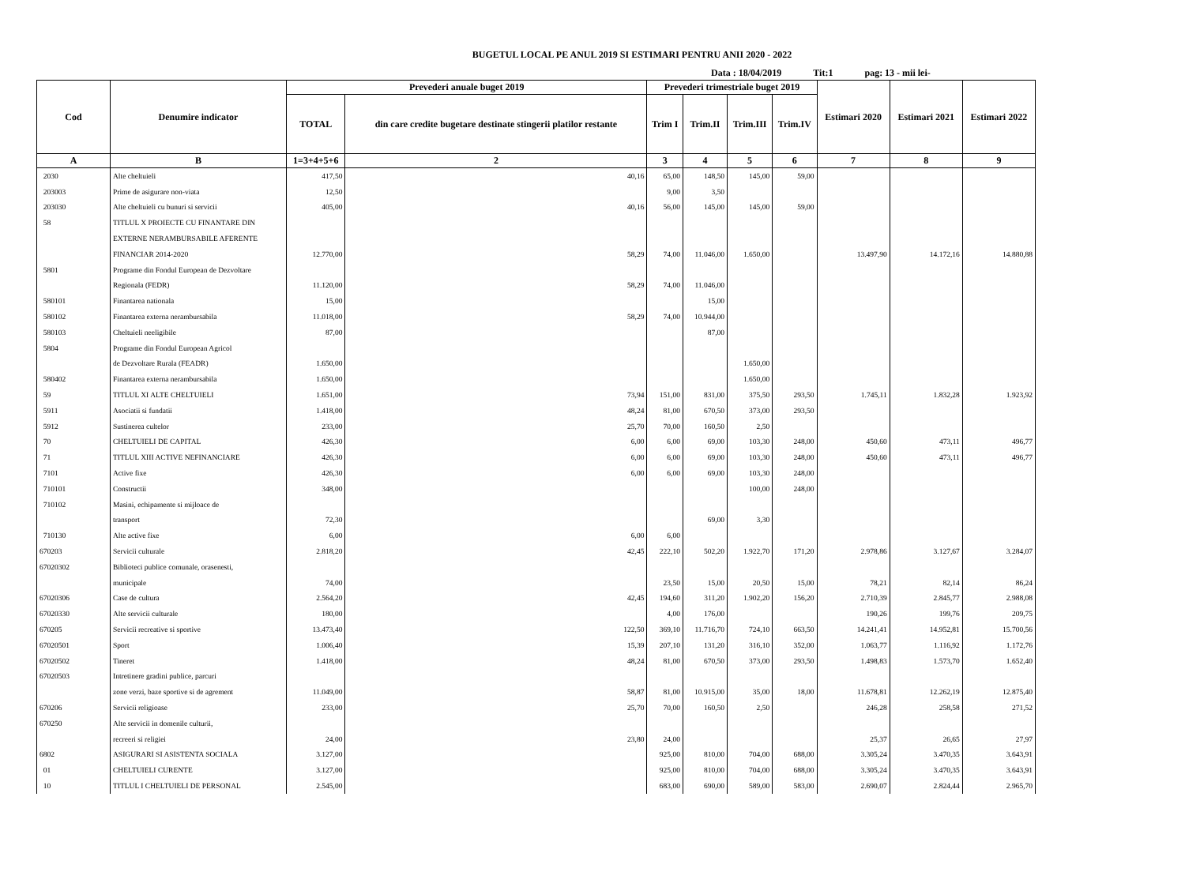BUGETUL LOCAL PE ANUL 2019 SI ESTIMARI PENTRU ANII 2020 - 2022
Data : 18/04/2019 Tit:1 pag: 13 - mii lei-
| Cod | Denumire indicator | Prevederi anuale buget 2019 | | Prevederi trimestriale buget 2019 | | | | Estimari 2020 | Estimari 2021 | Estimari 2022 |
| --- | --- | --- | --- | --- | --- | --- | --- | --- | --- | --- |
| | | TOTAL | din care credite bugetare destinate stingerii platilor restante | Trim I | Trim.II | Trim.III | Trim.IV | | | |
| A | B | 1=3+4+5+6 | 2 | 3 | 4 | 5 | 6 | 7 | 8 | 9 |
| 2030 | Alte cheltuieli | 417,50 | 40,16 | 65,00 | 148,50 | 145,00 | 59,00 | | | |
| 203003 | Prime de asigurare non-viata | 12,50 | | 9,00 | 3,50 | | | | | |
| 203030 | Alte cheltuieli cu bunuri si servicii | 405,00 | 40,16 | 56,00 | 145,00 | 145,00 | 59,00 | | | |
| 58 | TITLUL X PROIECTE CU FINANTARE DIN | | | | | | | | | |
| | EXTERNE NERAMBURSABILE AFERENTE | | | | | | | | | |
| | FINANCIAR 2014-2020 | 12.770,00 | 58,29 | 74,00 | 11.046,00 | 1.650,00 | | 13.497,90 | 14.172,16 | 14.880,88 |
| 5801 | Programe din Fondul European de Dezvoltare | | | | | | | | | |
| | Regionala (FEDR) | 11.120,00 | 58,29 | 74,00 | 11.046,00 | | | | | |
| 580101 | Finantarea nationala | 15,00 | | | 15,00 | | | | | |
| 580102 | Finantarea externa nerambursabila | 11.018,00 | 58,29 | 74,00 | 10.944,00 | | | | | |
| 580103 | Cheltuieli neeligibile | 87,00 | | | 87,00 | | | | | |
| 5804 | Programe din Fondul European Agricol | | | | | | | | | |
| | de Dezvoltare Rurala (FEADR) | 1.650,00 | | | | 1.650,00 | | | | |
| 580402 | Finantarea externa nerambursabila | 1.650,00 | | | | 1.650,00 | | | | |
| 59 | TITLUL XI ALTE CHELTUIELI | 1.651,00 | 73,94 | 151,00 | 831,00 | 375,50 | 293,50 | 1.745,11 | 1.832,28 | 1.923,92 |
| 5911 | Asociatii si fundatii | 1.418,00 | 48,24 | 81,00 | 670,50 | 373,00 | 293,50 | | | |
| 5912 | Sustinerea cultelor | 233,00 | 25,70 | 70,00 | 160,50 | 2,50 | | | | |
| 70 | CHELTUIELI DE CAPITAL | 426,30 | 6,00 | 6,00 | 69,00 | 103,30 | 248,00 | 450,60 | 473,11 | 496,77 |
| 71 | TITLUL XIII ACTIVE NEFINANCIARE | 426,30 | 6,00 | 6,00 | 69,00 | 103,30 | 248,00 | 450,60 | 473,11 | 496,77 |
| 7101 | Active fixe | 426,30 | 6,00 | 6,00 | 69,00 | 103,30 | 248,00 | | | |
| 710101 | Constructii | 348,00 | | | | 100,00 | 248,00 | | | |
| 710102 | Masini, echipamente si mijloace de | | | | | | | | | |
| | transport | 72,30 | | | 69,00 | 3,30 | | | | |
| 710130 | Alte active fixe | 6,00 | 6,00 | 6,00 | | | | | | |
| 670203 | Servicii culturale | 2.818,20 | 42,45 | 222,10 | 502,20 | 1.922,70 | 171,20 | 2.978,86 | 3.127,67 | 3.284,07 |
| 67020302 | Biblioteci publice comunale, orasenesti, | | | | | | | | | |
| | municipale | 74,00 | | 23,50 | 15,00 | 20,50 | 15,00 | 78,21 | 82,14 | 86,24 |
| 67020306 | Case de cultura | 2.564,20 | 42,45 | 194,60 | 311,20 | 1.902,20 | 156,20 | 2.710,39 | 2.845,77 | 2.988,08 |
| 67020330 | Alte servicii culturale | 180,00 | | 4,00 | 176,00 | | | 190,26 | 199,76 | 209,75 |
| 670205 | Servicii recreative si sportive | 13.473,40 | 122,50 | 369,10 | 11.716,70 | 724,10 | 663,50 | 14.241,41 | 14.952,81 | 15.700,56 |
| 67020501 | Sport | 1.006,40 | 15,39 | 207,10 | 131,20 | 316,10 | 352,00 | 1.063,77 | 1.116,92 | 1.172,76 |
| 67020502 | Tineret | 1.418,00 | 48,24 | 81,00 | 670,50 | 373,00 | 293,50 | 1.498,83 | 1.573,70 | 1.652,40 |
| 67020503 | Intretinere gradini publice, parcuri | | | | | | | | | |
| | zone verzi, baze sportive si de agrement | 11.049,00 | 58,87 | 81,00 | 10.915,00 | 35,00 | 18,00 | 11.678,81 | 12.262,19 | 12.875,40 |
| 670206 | Servicii religioase | 233,00 | 25,70 | 70,00 | 160,50 | 2,50 | | 246,28 | 258,58 | 271,52 |
| 670250 | Alte servicii in domenile culturii, | | | | | | | | | |
| | recreeri si religiei | 24,00 | 23,80 | 24,00 | | | | 25,37 | 26,65 | 27,97 |
| 6802 | ASIGURARI SI ASISTENTA SOCIALA | 3.127,00 | | 925,00 | 810,00 | 704,00 | 688,00 | 3.305,24 | 3.470,35 | 3.643,91 |
| 01 | CHELTUIELI CURENTE | 3.127,00 | | 925,00 | 810,00 | 704,00 | 688,00 | 3.305,24 | 3.470,35 | 3.643,91 |
| 10 | TITLUL I CHELTUIELI DE PERSONAL | 2.545,00 | | 683,00 | 690,00 | 589,00 | 583,00 | 2.690,07 | 2.824,44 | 2.965,70 |